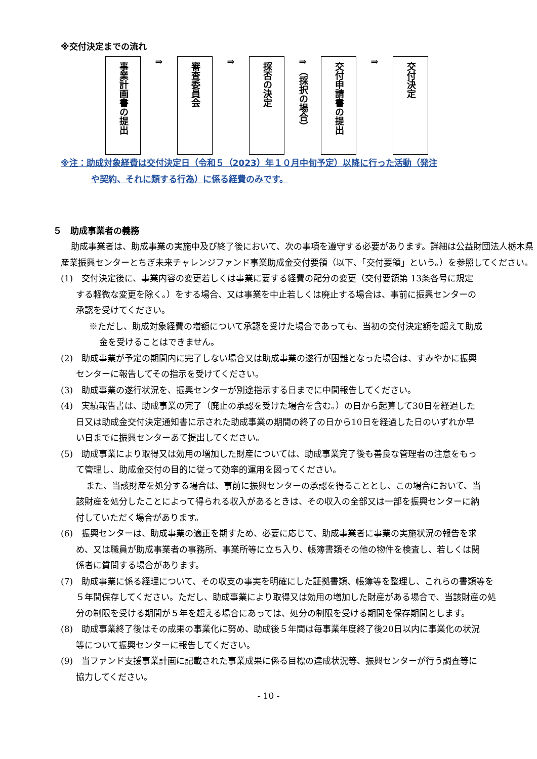※交付決定までの流れ
事業計画書の提出
⇒
審査委員会
⇒
採否の決定
⇒
（採択の場合）
交付申請書の提出
⇒
交付決定
※注：助成対象経費は交付決定日（令和５（2023）年１０月中旬予定）以降に行った活動（発注
や契約、それに類する行為）に係る経費のみです。
５　助成事業者の義務
助成事業者は、助成事業の実施中及び終了後において、次の事項を遵守する必要があります。詳細は公益財団法人栃木県産業振興センターとちぎ未来チャレンジファンド事業助成金交付要領（以下、「交付要領」という。）を参照してください。
(1)　交付決定後に、事業内容の変更若しくは事業に要する経費の配分の変更（交付要領第 13条各号に規定する軽微な変更を除く。）をする場合、又は事業を中止若しくは廃止する場合は、事前に振興センターの承認を受けてください。
※ただし、助成対象経費の増額について承認を受けた場合であっても、当初の交付決定額を超えて助成金を受けることはできません。
(2)　助成事業が予定の期間内に完了しない場合又は助成事業の遂行が困難となった場合は、すみやかに振興センターに報告してその指示を受けてください。
(3)　助成事業の遂行状況を、振興センターが別途指示する日までに中間報告してください。
(4)　実績報告書は、助成事業の完了（廃止の承認を受けた場合を含む。）の日から起算して30日を経過した日又は助成金交付決定通知書に示された助成事業の期間の終了の日から10日を経過した日のいずれか早い日までに振興センターあて提出してください。
(5)　助成事業により取得又は効用の増加した財産については、助成事業完了後も善良な管理者の注意をもって管理し、助成金交付の目的に従って効率的運用を図ってください。
また、当該財産を処分する場合は、事前に振興センターの承認を得ることとし、この場合において、当該財産を処分したことによって得られる収入があるときは、その収入の全部又は一部を振興センターに納付していただく場合があります。
(6)　振興センターは、助成事業の適正を期すため、必要に応じて、助成事業者に事業の実施状況の報告を求め、又は職員が助成事業者の事務所、事業所等に立ち入り、帳簿書類その他の物件を検査し、若しくは関係者に質問する場合があります。
(7)　助成事業に係る経理について、その収支の事実を明確にした証拠書類、帳簿等を整理し、これらの書類等を５年間保存してください。ただし、助成事業により取得又は効用の増加した財産がある場合で、当該財産の処分の制限を受ける期間が５年を超える場合にあっては、処分の制限を受ける期間を保存期間とします。
(8)　助成事業終了後はその成果の事業化に努め、助成後５年間は毎事業年度終了後20日以内に事業化の状況等について振興センターに報告してください。
(9)　当ファンド支援事業計画に記載された事業成果に係る目標の達成状況等、振興センターが行う調査等に協力してください。
- 10 -